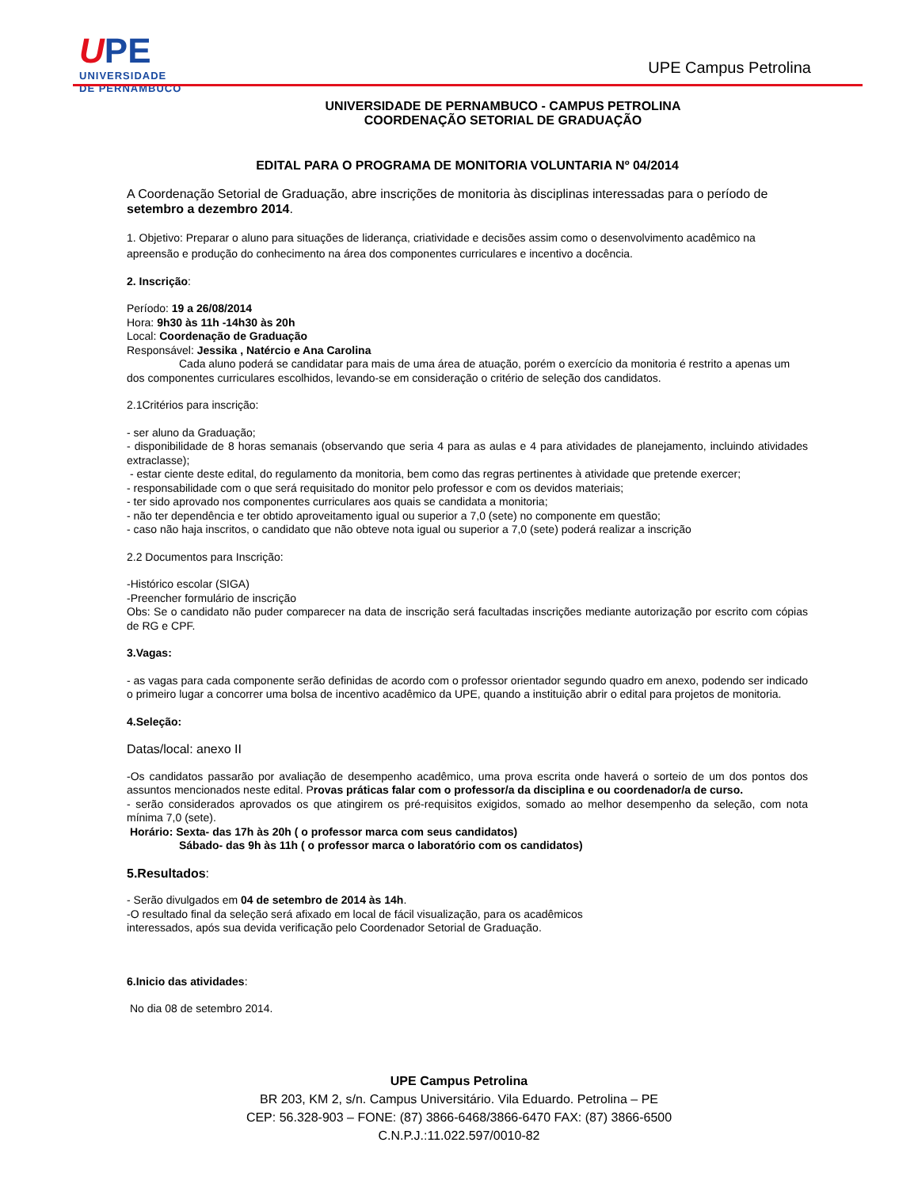UPE
UNIVERSIDADE
DE PERNAMBUCO
UPE Campus Petrolina
UNIVERSIDADE DE PERNAMBUCO - CAMPUS PETROLINA
COORDENAÇÃO SETORIAL DE GRADUAÇÃO
EDITAL PARA O PROGRAMA DE MONITORIA VOLUNTARIA Nº 04/2014
A Coordenação Setorial de Graduação, abre inscrições de monitoria às disciplinas interessadas para o período de setembro a dezembro 2014.
1. Objetivo: Preparar o aluno para situações de liderança, criatividade e decisões assim como o desenvolvimento acadêmico na apreensão e produção do conhecimento na área dos componentes curriculares e incentivo a docência.
2. Inscrição:
Período: 19 a 26/08/2014
Hora: 9h30 às 11h -14h30 às 20h
Local: Coordenação de Graduação
Responsável: Jessika , Natércio e Ana Carolina
Cada aluno poderá se candidatar para mais de uma área de atuação, porém o exercício da monitoria é restrito a apenas um dos componentes curriculares escolhidos, levando-se em consideração o critério de seleção dos candidatos.
2.1Critérios para inscrição:
- ser aluno da Graduação;
- disponibilidade de 8 horas semanais (observando que seria 4 para as aulas e 4 para atividades de planejamento, incluindo atividades extraclasse);
- estar ciente deste edital, do regulamento da monitoria, bem como das regras pertinentes à atividade que pretende exercer;
- responsabilidade com o que será requisitado do monitor pelo professor e com os devidos materiais;
- ter sido aprovado nos componentes curriculares aos quais se candidata a monitoria;
- não ter dependência e ter obtido aproveitamento igual ou superior a 7,0 (sete) no componente em questão;
- caso não haja inscritos, o candidato que não obteve nota igual ou superior a 7,0 (sete) poderá realizar a inscrição
2.2 Documentos para Inscrição:
-Histórico escolar (SIGA)
-Preencher formulário de inscrição
Obs: Se o candidato não puder comparecer na data de inscrição será facultadas inscrições mediante autorização por escrito com cópias de RG e CPF.
3.Vagas:
- as vagas para cada componente serão definidas de acordo com o professor orientador segundo quadro em anexo, podendo ser indicado o primeiro lugar a concorrer uma bolsa de incentivo acadêmico da UPE, quando a instituição abrir o edital para projetos de monitoria.
4.Seleção:
Datas/local: anexo II
-Os candidatos passarão por avaliação de desempenho acadêmico, uma prova escrita onde haverá o sorteio de um dos pontos dos assuntos mencionados neste edital. Provas práticas falar com o professor/a da disciplina e ou coordenador/a de curso.
- serão considerados aprovados os que atingirem os pré-requisitos exigidos, somado ao melhor desempenho da seleção, com nota mínima 7,0 (sete).
Horário: Sexta- das 17h às 20h ( o professor marca com seus candidatos)
Sábado- das 9h às 11h ( o professor marca o laboratório com os candidatos)
5.Resultados:
- Serão divulgados em 04 de setembro de 2014 às 14h.
-O resultado final da seleção será afixado em local de fácil visualização, para os acadêmicos
interessados, após sua devida verificação pelo Coordenador Setorial de Graduação.
6.Inicio das atividades:
No dia 08 de setembro 2014.
UPE Campus Petrolina
BR 203, KM 2, s/n. Campus Universitário. Vila Eduardo. Petrolina – PE
CEP: 56.328-903 – FONE: (87) 3866-6468/3866-6470 FAX: (87) 3866-6500
C.N.P.J.:11.022.597/0010-82